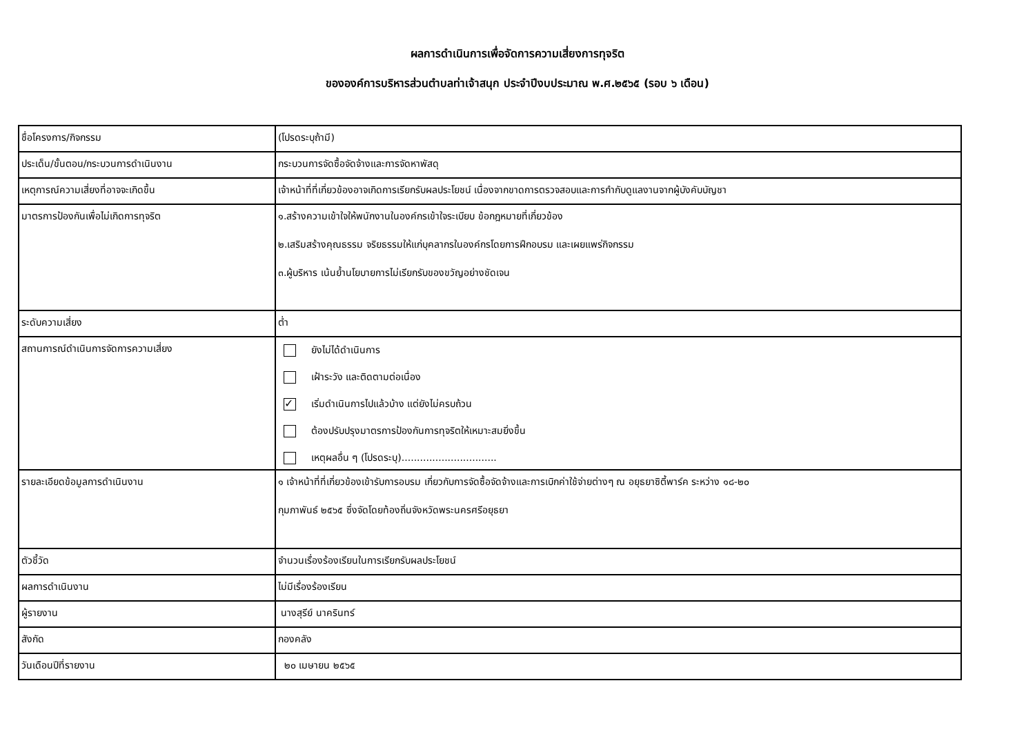ผลการดำเนินการเพื่อจัดการความเสี่ยงการทุจริต
ขององค์การบริหารส่วนตำบลท่าเจ้าสนุก ประจำปีงบประมาณ พ.ศ.๒๕๖๕ (รอบ ๖ เดือน)
| ชื่อโครงการ/กิจกรรม | (โปรดระบุถ้ามี) |
| ประเด็น/ขั้นตอน/กระบวนการดำเนินงาน | กระบวนการจัดซื้อจัดจ้างและการจัดหาพัสดุ |
| เหตุการณ์ความเสี่ยงที่อาจจะเกิดขึ้น | เจ้าหน้าที่ที่เกี่ยวข้องอาจเกิดการเรียกรับผลประโยชน์ เนื่องจากขาดการตรวจสอบและการกำกับดูแลงานจากผู้บังคับบัญชา |
| มาตรการป้องกันเพื่อไม่เกิดการทุจริต | ๑.สร้างความเข้าใจให้พนักงานในองค์กรเข้าใจระเบียบ ข้อกฎหมายที่เกี่ยวข้อง ๒.เสริมสร้างคุณธรรม จริยธรรมให้แก่บุคลากรในองค์กรโดยการฝึกอบรม และเผยแพร่กิจกรรม ๓.ผู้บริหาร เน้นย้ำนโยบายการไม่เรียกรับของขวัญอย่างชัดเจน |
| ระดับความเสี่ยง | ต่ำ |
| สถานการณ์ดำเนินการจัดการความเสี่ยง | ยังไม่ได้ดำเนินการ เฝ้าระวัง และติดตามต่อเนื่อง ✓ เริ่มดำเนินการไปแล้วบ้าง แต่ยังไม่ครบถ้วน ต้องปรับปรุงมาตรการป้องกันการทุจริตให้เหมาะสมยิ่งขึ้น เหตุผลอื่น ๆ (โปรดระบุ)............................... |
| รายละเอียดข้อมูลการดำเนินงาน | ๑ เจ้าหน้าที่ที่เกี่ยวข้องเข้ารับการอบรม เกี่ยวกับการจัดซื้อจัดจ้างและการเบิกค่าใช้จ่ายต่างๆ ณ อยุธยาซิตี้พาร์ค ระหว่าง ๑๘-๒๐ กุมภาพันธ์ ๒๕๖๕ ซึ่งจัดโดยท้องถิ่นจังหวัดพระนครศรีอยุธยา |
| ตัวชี้วัด | จำนวนเรื่องร้องเรียนในการเรียกรับผลประโยชน์ |
| ผลการดำเนินงาน | ไม่มีเรื่องร้องเรียน |
| ผู้รายงาน | นางสุรีย์ นาครินทร์ |
| สังกัด | กองคลัง |
| วันเดือนปีที่รายงาน | ๒๐ เมษายน ๒๕๖๕ |